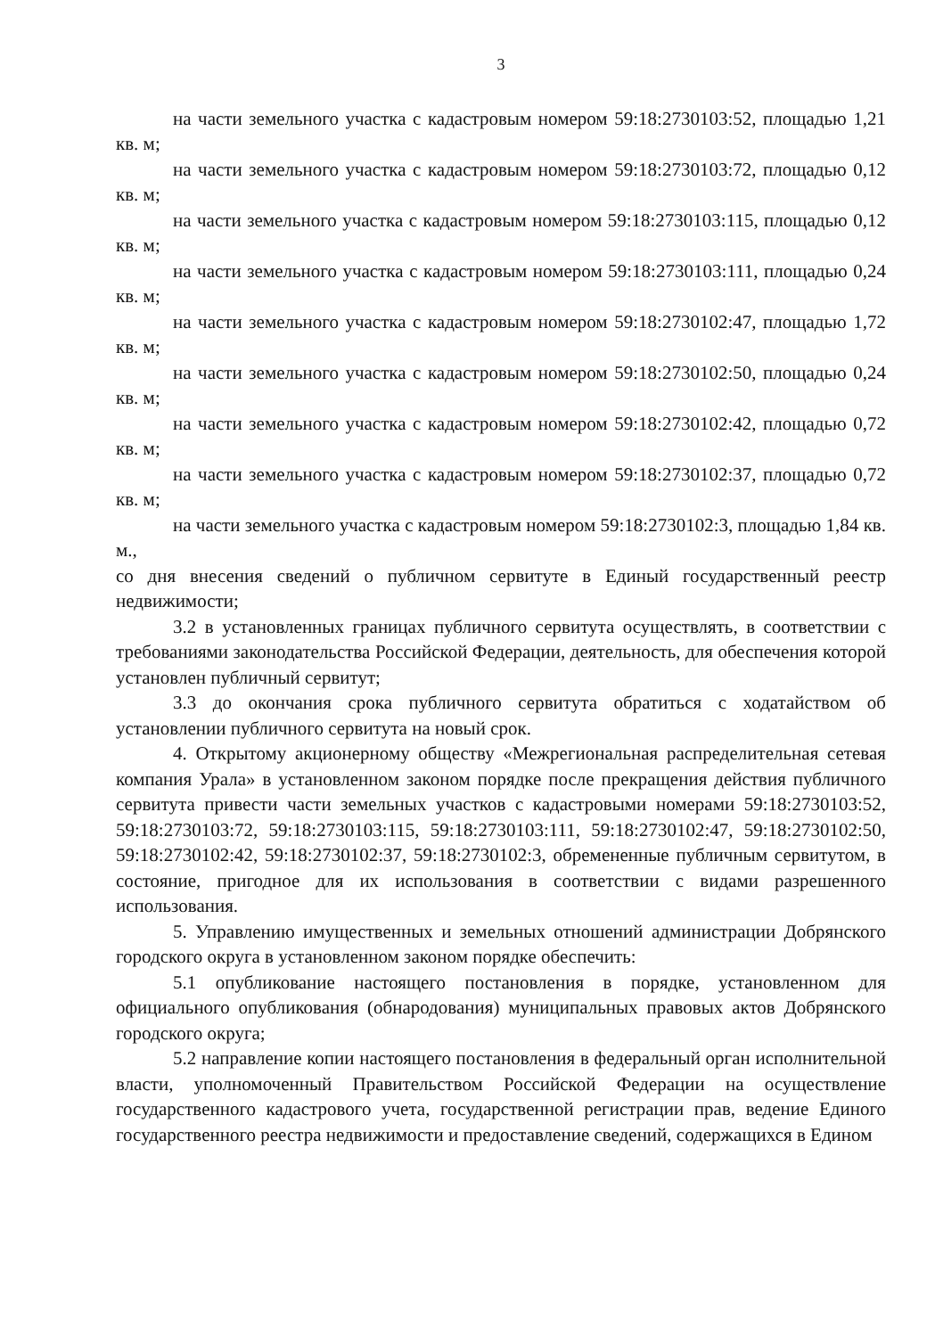3
на части земельного участка с кадастровым номером 59:18:2730103:52, площадью 1,21 кв. м;
на части земельного участка с кадастровым номером 59:18:2730103:72, площадью 0,12 кв. м;
на части земельного участка с кадастровым номером 59:18:2730103:115, площадью 0,12 кв. м;
на части земельного участка с кадастровым номером 59:18:2730103:111, площадью 0,24 кв. м;
на части земельного участка с кадастровым номером 59:18:2730102:47, площадью 1,72 кв. м;
на части земельного участка с кадастровым номером 59:18:2730102:50, площадью 0,24 кв. м;
на части земельного участка с кадастровым номером 59:18:2730102:42, площадью 0,72 кв. м;
на части земельного участка с кадастровым номером 59:18:2730102:37, площадью 0,72 кв. м;
на части земельного участка с кадастровым номером 59:18:2730102:3, площадью 1,84 кв. м.,
со дня внесения сведений о публичном сервитуте в Единый государственный реестр недвижимости;
3.2 в установленных границах публичного сервитута осуществлять, в соответствии с требованиями законодательства Российской Федерации, деятельность, для обеспечения которой установлен публичный сервитут;
3.3 до окончания срока публичного сервитута обратиться с ходатайством об установлении публичного сервитута на новый срок.
4. Открытому акционерному обществу «Межрегиональная распределительная сетевая компания Урала» в установленном законом порядке после прекращения действия публичного сервитута привести части земельных участков с кадастровыми номерами 59:18:2730103:52, 59:18:2730103:72, 59:18:2730103:115, 59:18:2730103:111, 59:18:2730102:47, 59:18:2730102:50, 59:18:2730102:42, 59:18:2730102:37, 59:18:2730102:3, обремененные публичным сервитутом, в состояние, пригодное для их использования в соответствии с видами разрешенного использования.
5. Управлению имущественных и земельных отношений администрации Добрянского городского округа в установленном законом порядке обеспечить:
5.1 опубликование настоящего постановления в порядке, установленном для официального опубликования (обнародования) муниципальных правовых актов Добрянского городского округа;
5.2 направление копии настоящего постановления в федеральный орган исполнительной власти, уполномоченный Правительством Российской Федерации на осуществление государственного кадастрового учета, государственной регистрации прав, ведение Единого государственного реестра недвижимости и предоставление сведений, содержащихся в Едином